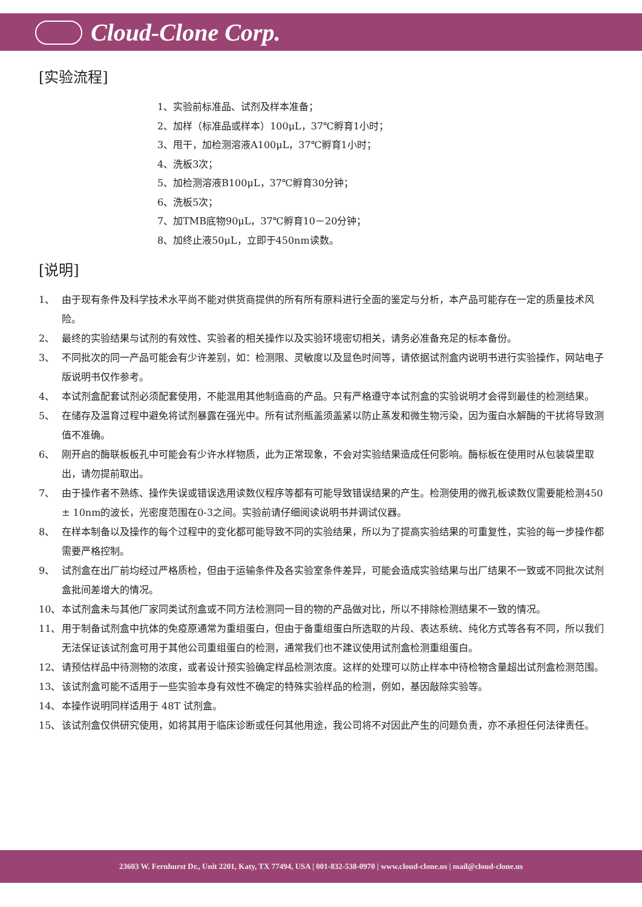Cloud-Clone Corp.
[实验流程]
1、实验前标准品、试剂及样本准备；
2、加样（标准品或样本）100μL，37℃孵育1小时；
3、甩干，加检测溶液A100μL，37℃孵育1小时；
4、洗板3次；
5、加检测溶液B100μL，37℃孵育30分钟；
6、洗板5次；
7、加TMB底物90μL，37℃孵育10－20分钟；
8、加终止液50μL，立即于450nm读数。
[说明]
1、 由于现有条件及科学技术水平尚不能对供货商提供的所有所有原料进行全面的鉴定与分析，本产品可能存在一定的质量技术风险。
2、 最终的实验结果与试剂的有效性、实验者的相关操作以及实验环境密切相关，请务必准备充足的标本备份。
3、 不同批次的同一产品可能会有少许差别，如：检测限、灵敏度以及显色时间等，请依据试剂盒内说明书进行实验操作，网站电子版说明书仅作参考。
4、 本试剂盒配套试剂必须配套使用，不能混用其他制造商的产品。只有严格遵守本试剂盒的实验说明才会得到最佳的检测结果。
5、 在储存及温育过程中避免将试剂暴露在强光中。所有试剂瓶盖须盖紧以防止蒸发和微生物污染，因为蛋白水解酶的干扰将导致测值不准确。
6、 刚开启的酶联板板孔中可能会有少许水样物质，此为正常现象，不会对实验结果造成任何影响。酶标板在使用时从包装袋里取出，请勿提前取出。
7、 由于操作者不熟练、操作失误或错误选用读数仪程序等都有可能导致错误结果的产生。检测使用的微孔板读数仪需要能检测450 ± 10nm的波长，光密度范围在0-3之间。实验前请仔细阅读说明书并调试仪器。
8、 在样本制备以及操作的每个过程中的变化都可能导致不同的实验结果，所以为了提高实验结果的可重复性，实验的每一步操作都需要严格控制。
9、 试剂盒在出厂前均经过严格质检，但由于运输条件及各实验室条件差异，可能会造成实验结果与出厂结果不一致或不同批次试剂盒批间差增大的情况。
10、 本试剂盒未与其他厂家同类试剂盒或不同方法检测同一目的物的产品做对比，所以不排除检测结果不一致的情况。
11、 用于制备试剂盒中抗体的免疫原通常为重组蛋白，但由于备重组蛋白所选取的片段、表达系统、纯化方式等各有不同，所以我们无法保证该试剂盒可用于其他公司重组蛋白的检测，通常我们也不建议使用试剂盒检测重组蛋白。
12、 请预估样品中待测物的浓度，或者设计预实验确定样品检测浓度。这样的处理可以防止样本中待检物含量超出试剂盒检测范围。
13、 该试剂盒可能不适用于一些实验本身有效性不确定的特殊实验样品的检测，例如，基因敲除实验等。
14、 本操作说明同样适用于 48T 试剂盒。
15、 该试剂盒仅供研究使用，如将其用于临床诊断或任何其他用途，我公司将不对因此产生的问题负责，亦不承担任何法律责任。
23603 W. Fernhurst Dr., Unit 2201, Katy, TX 77494, USA | 001-832-538-0970 | www.cloud-clone.us | mail@cloud-clone.us